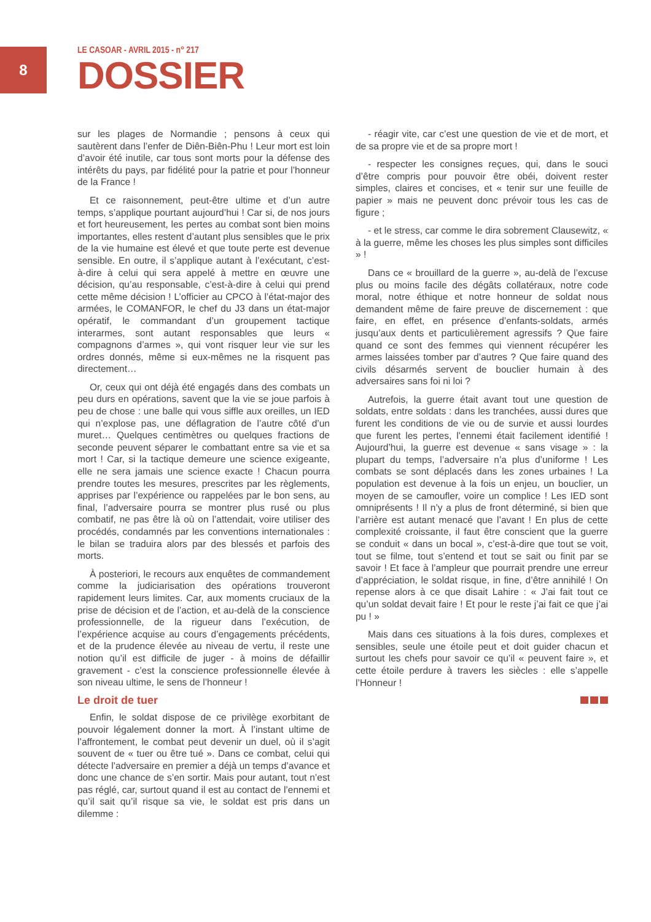8
LE CASOAR - AVRIL 2015 - n° 217
DOSSIER
sur les plages de Normandie ; pensons à ceux qui sautèrent dans l’enfer de Diên-Biên-Phu ! Leur mort est loin d’avoir été inutile, car tous sont morts pour la défense des intérêts du pays, par fidélité pour la patrie et pour l’honneur de la France !
Et ce raisonnement, peut-être ultime et d’un autre temps, s’applique pourtant aujourd’hui ! Car si, de nos jours et fort heureusement, les pertes au combat sont bien moins importantes, elles restent d’autant plus sensibles que le prix de la vie humaine est élevé et que toute perte est devenue sensible. En outre, il s’applique autant à l’exécutant, c’est-à-dire à celui qui sera appelé à mettre en œuvre une décision, qu’au responsable, c’est-à-dire à celui qui prend cette même décision ! L’officier au CPCO à l’état-major des armées, le COMANFOR, le chef du J3 dans un état-major opératif, le commandant d’un groupement tactique interarmes, sont autant responsables que leurs « compagnons d’armes », qui vont risquer leur vie sur les ordres donnés, même si eux-mêmes ne la risquent pas directement…
Or, ceux qui ont déjà été engagés dans des combats un peu durs en opérations, savent que la vie se joue parfois à peu de chose : une balle qui vous siffle aux oreilles, un IED qui n’explose pas, une déflagration de l’autre côté d’un muret… Quelques centimètres ou quelques fractions de seconde peuvent séparer le combattant entre sa vie et sa mort ! Car, si la tactique demeure une science exigeante, elle ne sera jamais une science exacte ! Chacun pourra prendre toutes les mesures, prescrites par les règlements, apprises par l’expérience ou rappelées par le bon sens, au final, l’adversaire pourra se montrer plus rusé ou plus combatif, ne pas être là où on l’attendait, voire utiliser des procédés, condamnés par les conventions internationales : le bilan se traduira alors par des blessés et parfois des morts.
À posteriori, le recours aux enquêtes de commandement comme la judiciarisation des opérations trouveront rapidement leurs limites. Car, aux moments cruciaux de la prise de décision et de l’action, et au-delà de la conscience professionnelle, de la rigueur dans l’exécution, de l’expérience acquise au cours d’engagements précédents, et de la prudence élevée au niveau de vertu, il reste une notion qu’il est difficile de juger - à moins de défaillir gravement - c’est la conscience professionnelle élevée à son niveau ultime, le sens de l’honneur !
Le droit de tuer
Enfin, le soldat dispose de ce privilège exorbitant de pouvoir légalement donner la mort. À l’instant ultime de l’affrontement, le combat peut devenir un duel, où il s’agit souvent de « tuer ou être tué ». Dans ce combat, celui qui détecte l’adversaire en premier a déjà un temps d’avance et donc une chance de s’en sortir. Mais pour autant, tout n’est pas réglé, car, surtout quand il est au contact de l’ennemi et qu’il sait qu’il risque sa vie, le soldat est pris dans un dilemme :
- réagir vite, car c’est une question de vie et de mort, et de sa propre vie et de sa propre mort !
- respecter les consignes reçues, qui, dans le souci d’être compris pour pouvoir être obéi, doivent rester simples, claires et concises, et « tenir sur une feuille de papier » mais ne peuvent donc prévoir tous les cas de figure ;
- et le stress, car comme le dira sobrement Clausewitz, « à la guerre, même les choses les plus simples sont difficiles » !
Dans ce « brouillard de la guerre », au-delà de l’excuse plus ou moins facile des dégâts collatéraux, notre code moral, notre éthique et notre honneur de soldat nous demandent même de faire preuve de discernement : que faire, en effet, en présence d’enfants-soldats, armés jusqu’aux dents et particulièrement agressifs ? Que faire quand ce sont des femmes qui viennent récupérer les armes laissées tomber par d’autres ? Que faire quand des civils désarmés servent de bouclier humain à des adversaires sans foi ni loi ?
Autrefois, la guerre était avant tout une question de soldats, entre soldats : dans les tranchées, aussi dures que furent les conditions de vie ou de survie et aussi lourdes que furent les pertes, l’ennemi était facilement identifié ! Aujourd’hui, la guerre est devenue « sans visage » : la plupart du temps, l’adversaire n’a plus d’uniforme ! Les combats se sont déplacés dans les zones urbaines ! La population est devenue à la fois un enjeu, un bouclier, un moyen de se camoufler, voire un complice ! Les IED sont omniprésents ! Il n’y a plus de front déterminé, si bien que l’arrière est autant menacé que l’avant ! En plus de cette complexité croissante, il faut être conscient que la guerre se conduit « dans un bocal », c’est-à-dire que tout se voit, tout se filme, tout s’entend et tout se sait ou finit par se savoir ! Et face à l’ampleur que pourrait prendre une erreur d’appréciation, le soldat risque, in fine, d’être annihilé ! On repense alors à ce que disait Lahire : « J’ai fait tout ce qu’un soldat devait faire ! Et pour le reste j’ai fait ce que j’ai pu ! »
Mais dans ces situations à la fois dures, complexes et sensibles, seule une étoile peut et doit guider chacun et surtout les chefs pour savoir ce qu’il « peuvent faire », et cette étoile perdure à travers les siècles : elle s’appelle l’Honneur !